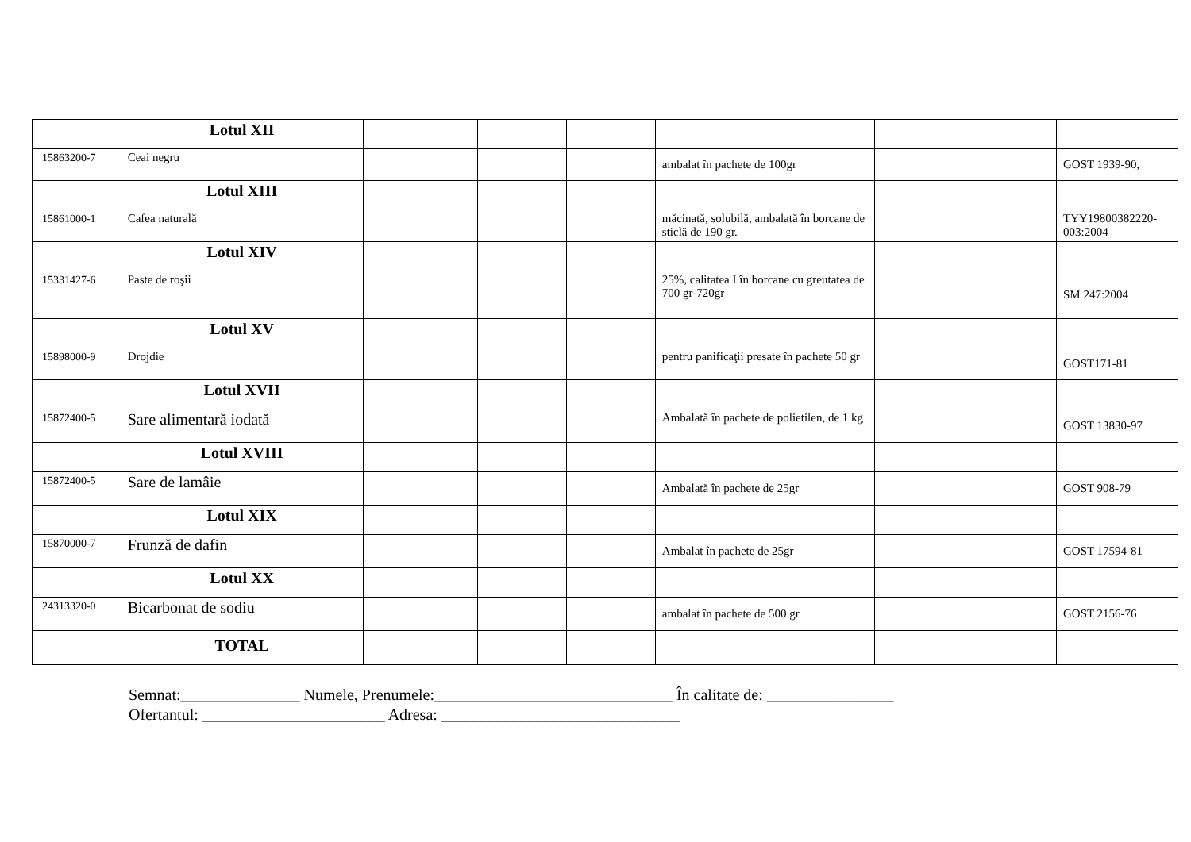| | | Lotul XII | | | | | | |
| 15863200-7 | | Ceai negru | | | | ambalat în pachete de 100gr | | GOST 1939-90, |
| | | Lotul XIII | | | | | | |
| 15861000-1 | | Cafea naturală | | | | măcinată, solubilă, ambalată în borcane de sticlă de 190 gr. | | TYY19800382220-003:2004 |
| | | Lotul XIV | | | | | | |
| 15331427-6 | | Paste de roşii | | | | 25%, calitatea I în borcane cu greutatea de 700 gr-720gr | | SM 247:2004 |
| | | Lotul XV | | | | | | |
| 15898000-9 | | Drojdie | | | | pentru panificaţii presate în pachete 50 gr | | GOST171-81 |
| | | Lotul XVII | | | | | | |
| 15872400-5 | | Sare alimentară iodată | | | | Ambalată în pachete de polietilen, de 1 kg | | GOST 13830-97 |
| | | Lotul XVIII | | | | | | |
| 15872400-5 | | Sare de lamâie | | | | Ambalată în pachete de 25gr | | GOST 908-79 |
| | | Lotul XIX | | | | | | |
| 15870000-7 | | Frunză de dafin | | | | Ambalat în pachete de 25gr | | GOST 17594-81 |
| | | Lotul XX | | | | | | |
| 24313320-0 | | Bicarbonat de sodiu | | | | ambalat în pachete de 500 gr | | GOST 2156-76 |
| | | TOTAL | | | | | | |
Semnat:_______________ Numele, Prenumele:______________________________ În calitate de: ________________
Ofertantul: _______________________ Adresa: ______________________________